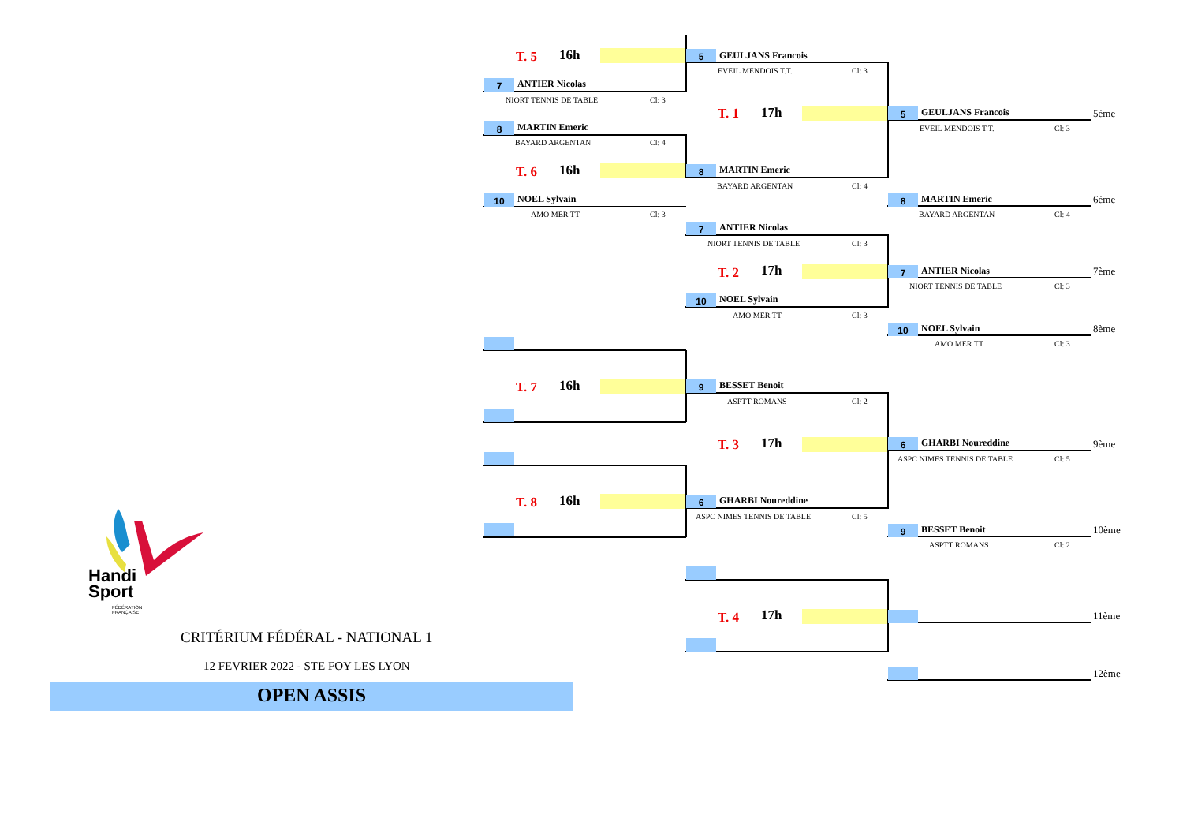T. 5 16h 5 GEULJANS Francois
EVEIL MENDOIS T.T. Cl: 3
7 ANTIER Nicolas
NIORT TENNIS DE TABLE Cl: 3
T. 1 17h 5 GEULJANS Francois 5ème
EVEIL MENDOIS T.T. Cl: 3
8 MARTIN Emeric
BAYARD ARGENTAN Cl: 4
T. 6 16h 8 MARTIN Emeric
BAYARD ARGENTAN Cl: 4
10 NOEL Sylvain
AMO MER TT Cl: 3
8 MARTIN Emeric 6ème
BAYARD ARGENTAN Cl: 4
7 ANTIER Nicolas
NIORT TENNIS DE TABLE Cl: 3
T. 2 17h 7 ANTIER Nicolas 7ème
NIORT TENNIS DE TABLE Cl: 3
10 NOEL Sylvain
AMO MER TT Cl: 3
10 NOEL Sylvain 8ème
AMO MER TT Cl: 3
T. 7 16h 9 BESSET Benoit
ASPTT ROMANS Cl: 2
T. 3 17h 6 GHARBI Noureddine 9ème
ASPC NIMES TENNIS DE TABLE Cl: 5
T. 8 16h 6 GHARBI Noureddine
ASPC NIMES TENNIS DE TABLE Cl: 5
9 BESSET Benoit 10ème
ASPTT ROMANS Cl: 2
T. 4 17h 11ème
12ème
Handi
Sport
FÉDÉRATION
FRANÇAISE
CRITÉRIUM FÉDÉRAL - NATIONAL 1
12 FEVRIER 2022 - STE FOY LES LYON
OPEN ASSIS